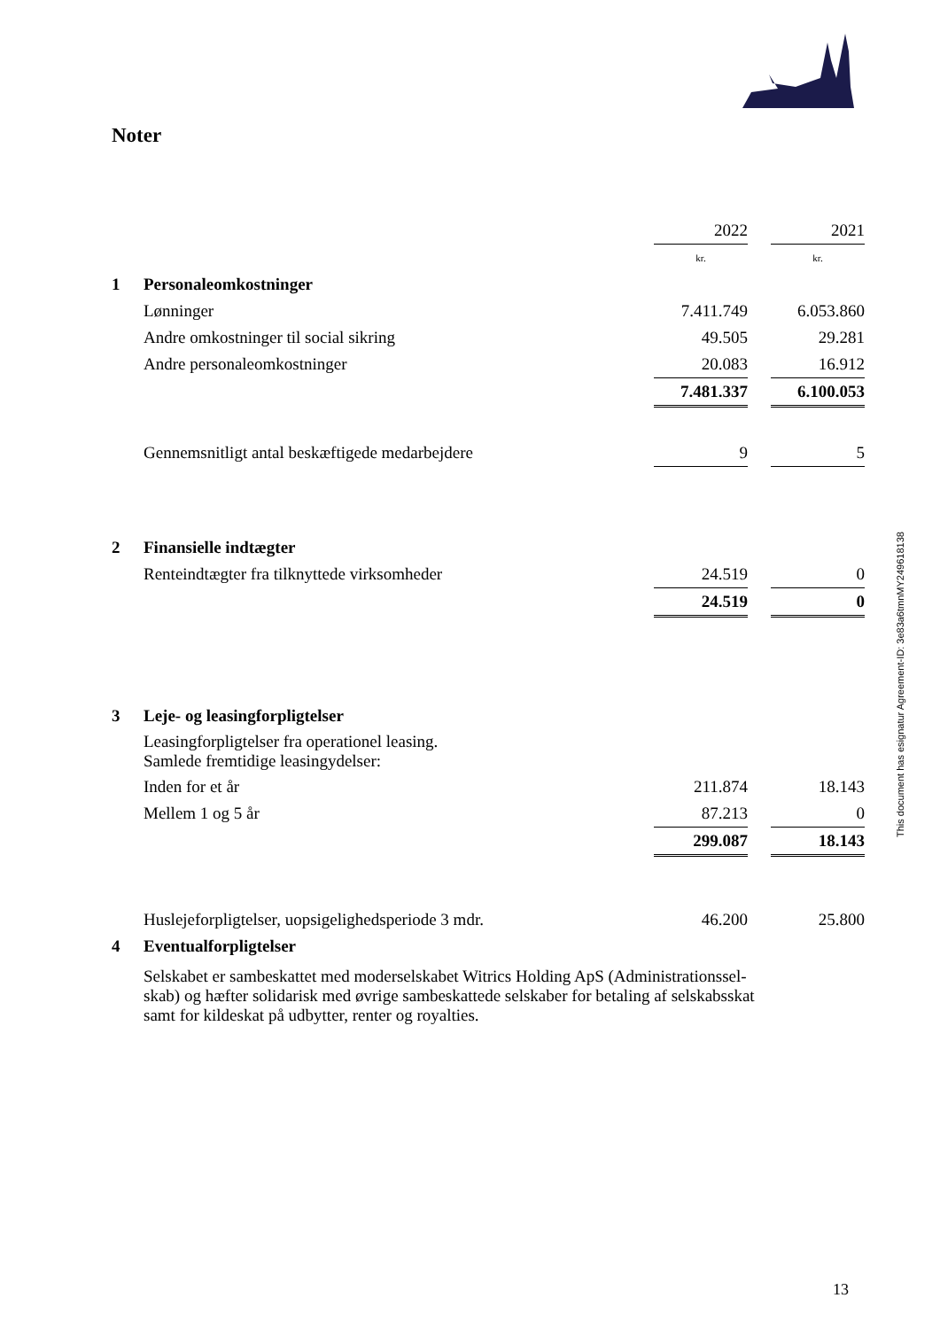Noter
This document has esignatur Agreement-ID: 3e83a6tmnMY249618138
| | | 2022 | | 2021 |
| | | kr. | | kr. |
| 1 | Personaleomkostninger | | | |
| | Lønninger | 7.411.749 | | 6.053.860 |
| | Andre omkostninger til social sikring | 49.505 | | 29.281 |
| | Andre personaleomkostninger | 20.083 | | 16.912 |
| | | 7.481.337 | | 6.100.053 |
| | Gennemsnitligt antal beskæftigede medarbejdere | 9 | | 5 |
| 2 | Finansielle indtægter | | | |
| | Renteindtægter fra tilknyttede virksomheder | 24.519 | | 0 |
| | | 24.519 | | 0 |
| 3 | Leje- og leasingforpligtelser | | | |
| | Leasingforpligtelser fra operationel leasing. Samlede fremtidige leasingydelser: | | | |
| | Inden for et år | 211.874 | | 18.143 |
| | Mellem 1 og 5 år | 87.213 | | 0 |
| | | 299.087 | | 18.143 |
| | Huslejeforpligtelser, uopsigelighedsperiode 3 mdr. | 46.200 | | 25.800 |
| 4 | Eventualforpligtelser | | | |
| | Selskabet er sambeskattet med moderselskabet Witrics Holding ApS (Administrationssel- skab) og hæfter solidarisk med øvrige sambeskattede selskaber for betaling af selskabsskat samt for kildeskat på udbytter, renter og royalties. | | | |
13